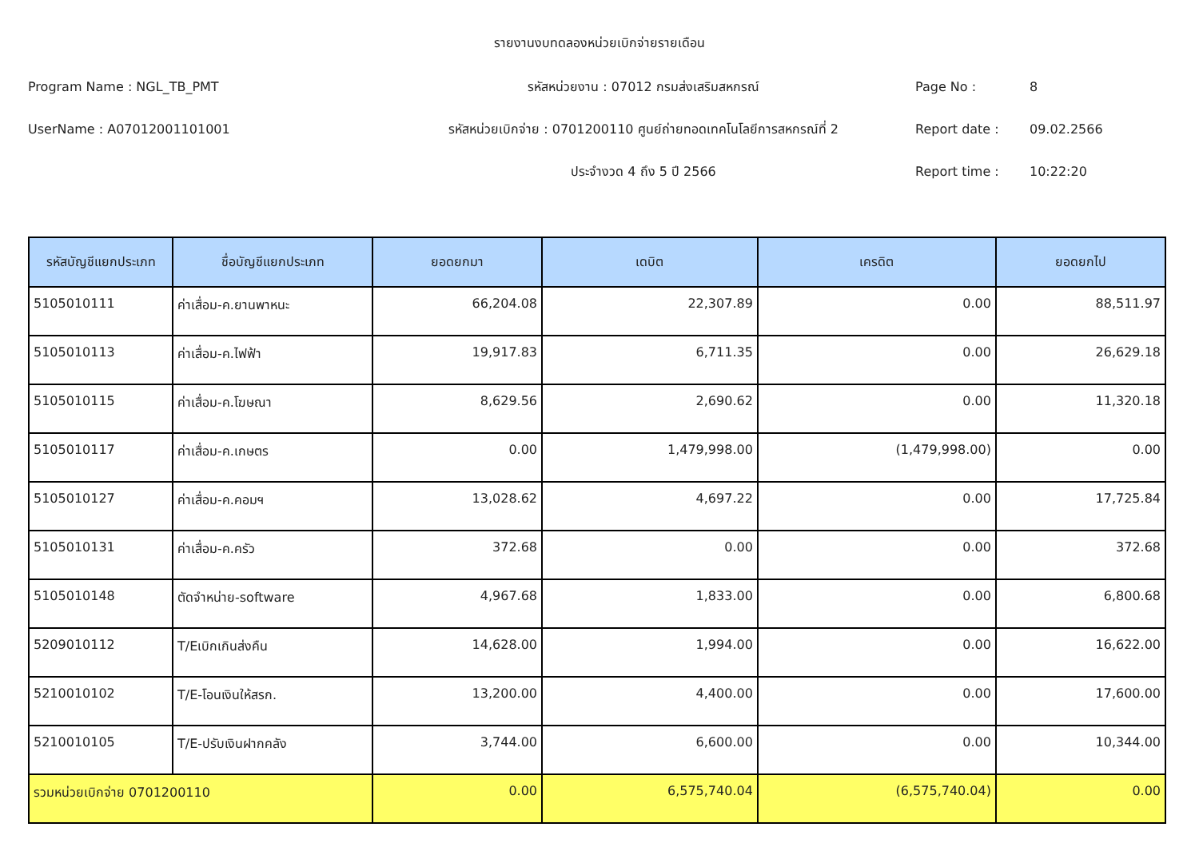รายงานงบทดลองหน่วยเบิกจ่ายรายเดือน
Program Name : NGL_TB_PMT รหัสหน่วยงาน : 07012 กรมส่งเสริมสหกรณ์ Page No : 8
UserName : A07012001101001 รหัสหน่วยเบิกจ่าย : 0701200110 ศูนย์ถ่ายทอดเทคโนโลยีการสหกรณ์ที่ 2 Report date : 09.02.2566
ประจำงวด 4 ถึง 5 ปี 2566 Report time : 10:22:20
| รหัสบัญชีแยกประเภท | ชื่อบัญชีแยกประเภท | ยอดยกมา | เดบิต | เครดิต | ยอดยกไป |
| --- | --- | --- | --- | --- | --- |
| 5105010111 | ค่าเสื่อม-ค.ยานพาหนะ | 66,204.08 | 22,307.89 | 0.00 | 88,511.97 |
| 5105010113 | ค่าเสื่อม-ค.ไฟฟ้า | 19,917.83 | 6,711.35 | 0.00 | 26,629.18 |
| 5105010115 | ค่าเสื่อม-ค.โฆษณา | 8,629.56 | 2,690.62 | 0.00 | 11,320.18 |
| 5105010117 | ค่าเสื่อม-ค.เกษตร | 0.00 | 1,479,998.00 | (1,479,998.00) | 0.00 |
| 5105010127 | ค่าเสื่อม-ค.คอมฯ | 13,028.62 | 4,697.22 | 0.00 | 17,725.84 |
| 5105010131 | ค่าเสื่อม-ค.ครัว | 372.68 | 0.00 | 0.00 | 372.68 |
| 5105010148 | ตัดจำหน่าย-software | 4,967.68 | 1,833.00 | 0.00 | 6,800.68 |
| 5209010112 | T/Eเบิกเกินส่งคืน | 14,628.00 | 1,994.00 | 0.00 | 16,622.00 |
| 5210010102 | T/E-โอนเงินให้สรก. | 13,200.00 | 4,400.00 | 0.00 | 17,600.00 |
| 5210010105 | T/E-ปรับเงินฝากคลัง | 3,744.00 | 6,600.00 | 0.00 | 10,344.00 |
| รวมหน่วยเบิกจ่าย 0701200110 | | 0.00 | 6,575,740.04 | (6,575,740.04) | 0.00 |